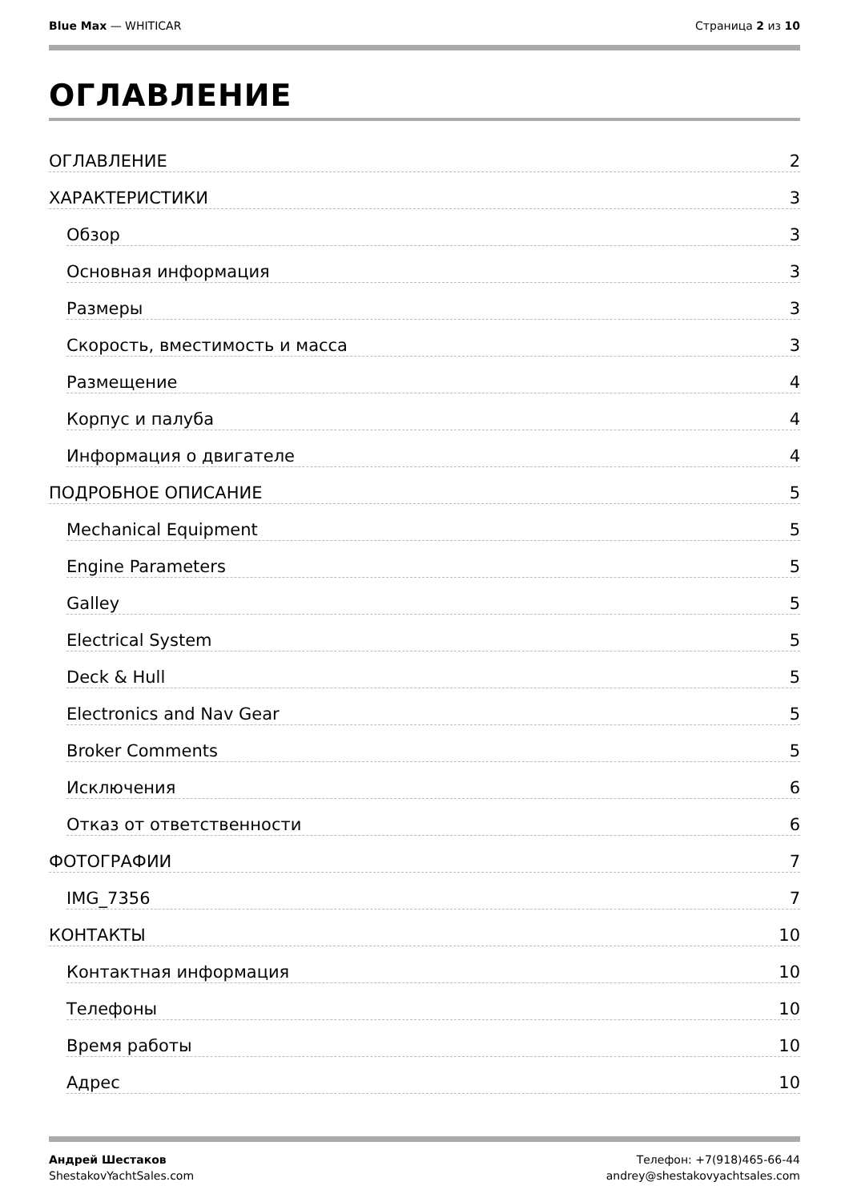Blue Max — WHITICAR Страница 2 из 10
ОГЛАВЛЕНИЕ
ОГЛАВЛЕНИЕ 2
ХАРАКТЕРИСТИКИ 3
Обзор 3
Основная информация 3
Размеры 3
Скорость, вместимость и масса 3
Размещение 4
Корпус и палуба 4
Информация о двигателе 4
ПОДРОБНОЕ ОПИСАНИЕ 5
Mechanical Equipment 5
Engine Parameters 5
Galley 5
Electrical System 5
Deck & Hull 5
Electronics and Nav Gear 5
Broker Comments 5
Исключения 6
Отказ от ответственности 6
ФОТОГРАФИИ 7
IMG_7356 7
КОНТАКТЫ 10
Контактная информация 10
Телефоны 10
Время работы 10
Адрес 10
Андрей Шестаков
ShestakovYachtSales.com
Телефон: +7(918)465-66-44
andrey@shestakovyachtsales.com